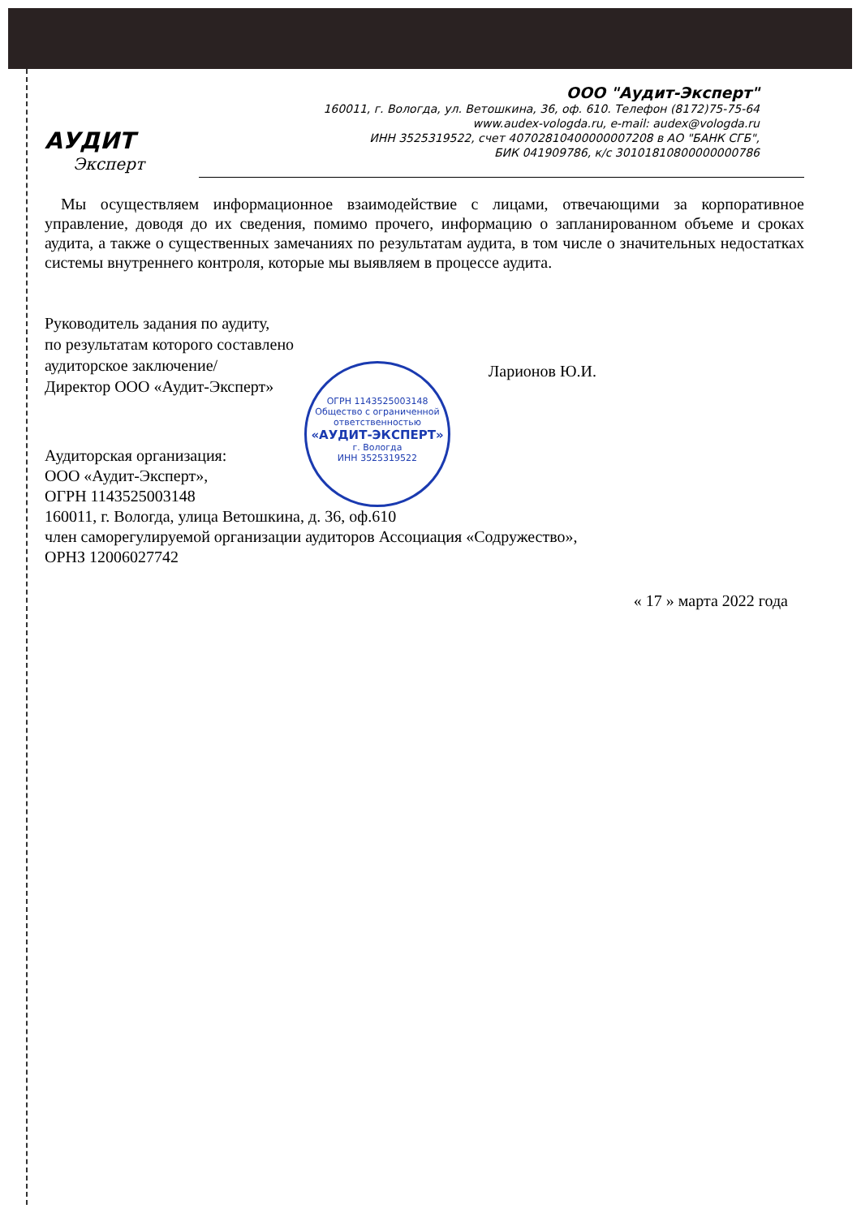ООО "Аудит-Эксперт"
160011, г. Вологда, ул. Ветошкина, 36, оф. 610. Телефон (8172)75-75-64
www.audex-vologda.ru, e-mail: audex@vologda.ru
ИНН 3525319522, счет 40702810400000007208 в АО "БАНК СГБ",
БИК 041909786, к/с 30101810800000000786
АУДИТ
Эксперт
Мы осуществляем информационное взаимодействие с лицами, отвечающими за корпоративное управление, доводя до их сведения, помимо прочего, информацию о запланированном объеме и сроках аудита, а также о существенных замечаниях по результатам аудита, в том числе о значительных недостатках системы внутреннего контроля, которые мы выявляем в процессе аудита.
Руководитель задания по аудиту,
по результатам которого составлено
аудиторское заключение/
Директор ООО «Аудит-Эксперт» Ларионов Ю.И.
ОГРН 1143525003148
Общество с ограниченной ответственностью
«АУДИТ-ЭКСПЕРТ»
г. Вологда
ИНН 3525319522
Аудиторская организация:
ООО «Аудит-Эксперт»,
ОГРН 1143525003148
160011, г. Вологда, улица Ветошкина, д. 36, оф.610
член саморегулируемой организации аудиторов Ассоциация «Содружество»,
ОРНЗ 12006027742
« 17 » марта 2022 года